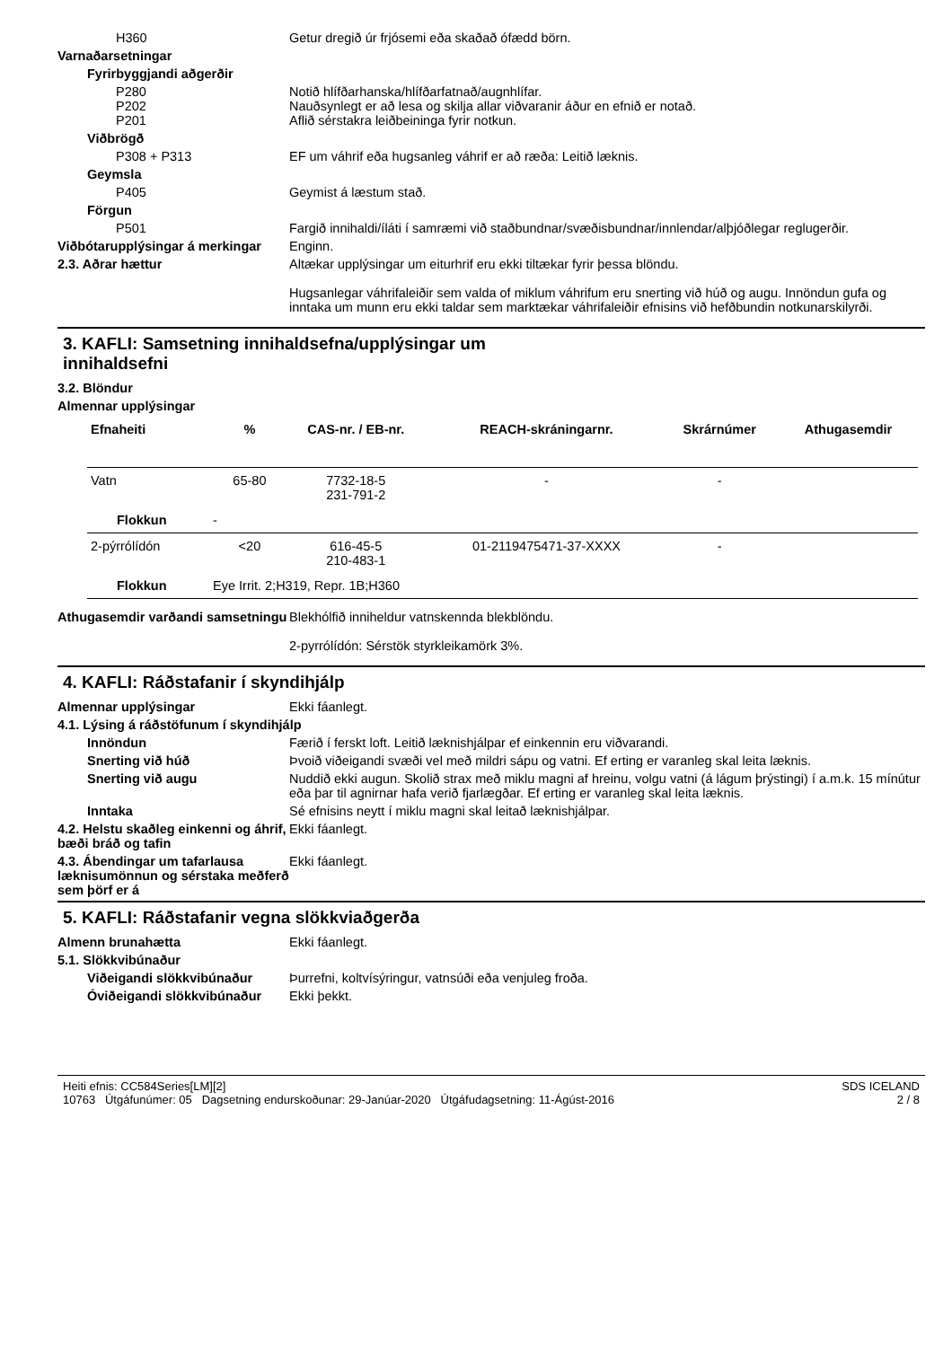H360 Getur dregið úr frjósemi eða skaðað ófædd börn.
Varnaðarsetningar
Fyrirbyggjandi aðgerðir
P280
P202
P201
Notið hlífðarhanska/hlífðarfatnað/augnhlífar.
Nauðsynlegt er að lesa og skilja allar viðvaranir áður en efnið er notað.
Aflið sérstakra leiðbeininga fyrir notkun.
Viðbrögð
P308 + P313 EF um váhrif eða hugsanleg váhrif er að ræða: Leitið læknis.
Geymsla
P405 Geymist á læstum stað.
Förgun
P501 Fargið innihaldi/íláti í samræmi við staðbundnar/svæðisbundnar/innlendar/alþjóðlegar reglugerðir.
Viðbótarupplýsingar á merkingar
Enginn.
2.3. Aðrar hættur Altækar upplýsingar um eiturhrif eru ekki tiltækar fyrir þessa blöndu.
Hugsanlegar váhrifaleiðir sem valda of miklum váhrifum eru snerting við húð og augu. Innöndun gufa og inntaka um munn eru ekki taldar sem marktækar váhrifaleiðir efnisins við hefðbundin notkunarskilyrði.
3. KAFLI: Samsetning innihaldsefna/upplýsingar um
innihaldsefni
3.2. Blöndur
Almennar upplýsingar
| Efnaheiti | | % | CAS-nr. / EB-nr. | REACH-skráningarnr. | Skrárnúmer | Athugasemdir |
| --- | --- | --- | --- | --- | --- | --- |
| Vatn | | 65-80 | 7732-18-5 231-791-2 | - | - | |
| Flokkun | - | | | | | |
| 2-pýrrólídón | | <20 | 616-45-5 210-483-1 | 01-2119475471-37-XXXX | - | |
| Flokkun | Eye Irrit. 2;H319, Repr. 1B;H360 | | | | | |
Athugasemdir varðandi samsetningu
Blekhólfið inniheldur vatnskennda blekblöndu.
2-pyrrólídón: Sérstök styrkleikamörk 3%.
4. KAFLI: Ráðstafanir í skyndihjálp
Almennar upplýsingar Ekki fáanlegt.
4.1. Lýsing á ráðstöfunum í skyndihjálp
Innöndun Færið í ferskt loft. Leitið læknishjálpar ef einkennin eru viðvarandi.
Snerting við húð Þvoið viðeigandi svæði vel með mildri sápu og vatni. Ef erting er varanleg skal leita læknis.
Snerting við augu Nuddið ekki augun. Skolið strax með miklu magni af hreinu, volgu vatni (á lágum þrýstingi) í a.m.k. 15 mínútur eða þar til agnirnar hafa verið fjarlægðar. Ef erting er varanleg skal leita læknis.
Inntaka Sé efnisins neytt í miklu magni skal leitað læknishjálpar.
4.2. Helstu skaðleg einkenni og áhrif, bæði bráð og tafin
Ekki fáanlegt.
4.3. Ábendingar um tafarlausa læknisumönnun og sérstaka meðferð sem þörf er á
Ekki fáanlegt.
5. KAFLI: Ráðstafanir vegna slökkviaðgerða
Almenn brunahætta Ekki fáanlegt.
5.1. Slökkvibúnaður
Viðeigandi slökkvibúnaður Þurrefni, koltvísýringur, vatnsúði eða venjuleg froða.
Óviðeigandi slökkvibúnaður
Ekki þekkt.
Heiti efnis: CC584Series[LM][2]
10763 Útgáfunúmer: 05 Dagsetning endurskoðunar: 29-Janúar-2020 Útgáfudagsetning: 11-Ágúst-2016
SDS ICELAND
2 / 8